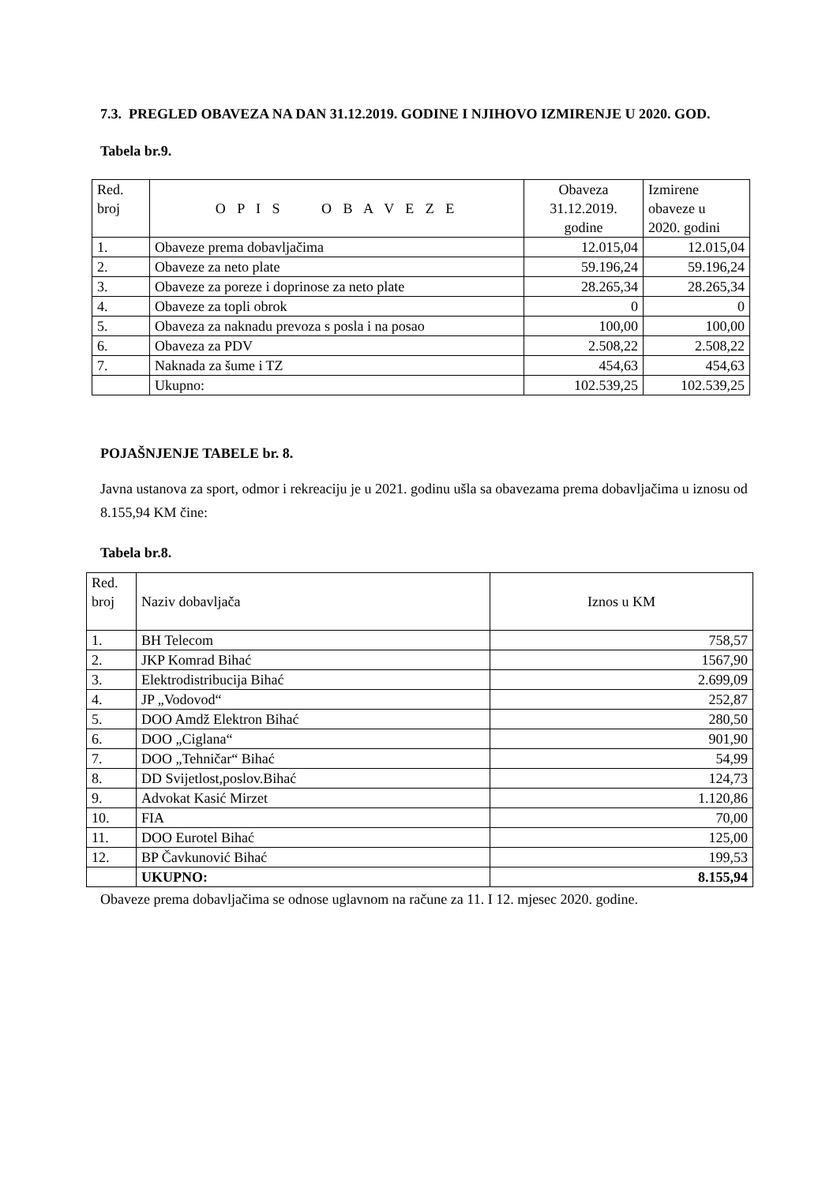7.3. PREGLED OBAVEZA NA DAN 31.12.2019. GODINE I NJIHOVO IZMIRENJE U 2020. GOD.
Tabela br.9.
| Red. broj | O P I S O B A V E Z E | Obaveza 31.12.2019. godine | Izmirene obaveze u 2020. godini |
| --- | --- | --- | --- |
| 1. | Obaveze prema dobavljačima | 12.015,04 | 12.015,04 |
| 2. | Obaveze za neto plate | 59.196,24 | 59.196,24 |
| 3. | Obaveze za poreze i doprinose za neto plate | 28.265,34 | 28.265,34 |
| 4. | Obaveze za topli obrok | 0 | 0 |
| 5. | Obaveza za naknadu prevoza s posla i na posao | 100,00 | 100,00 |
| 6. | Obaveza za PDV | 2.508,22 | 2.508,22 |
| 7. | Naknada za šume i TZ | 454,63 | 454,63 |
| | Ukupno: | 102.539,25 | 102.539,25 |
POJAŠNJENJE TABELE br. 8.
Javna ustanova za sport, odmor i rekreaciju je u 2021. godinu ušla sa obavezama prema dobavljačima u iznosu od 8.155,94 KM čine:
Tabela br.8.
| Red. broj | Naziv dobavljača | Iznos u KM |
| 1. | BH Telecom | 758,57 |
| 2. | JKP Komrad Bihać | 1567,90 |
| 3. | Elektrodistribucija Bihać | 2.699,09 |
| 4. | JP „Vodovod“ | 252,87 |
| 5. | DOO Amdž Elektron Bihać | 280,50 |
| 6. | DOO „Ciglana“ | 901,90 |
| 7. | DOO „Tehničar“ Bihać | 54,99 |
| 8. | DD Svijetlost,poslov.Bihać | 124,73 |
| 9. | Advokat Kasić Mirzet | 1.120,86 |
| 10. | FIA | 70,00 |
| 11. | DOO Eurotel Bihać | 125,00 |
| 12. | BP Čavkunović Bihać | 199,53 |
| | UKUPNO: | 8.155,94 |
Obaveze prema dobavljačima se odnose uglavnom na račune za 11. I 12. mjesec 2020. godine.